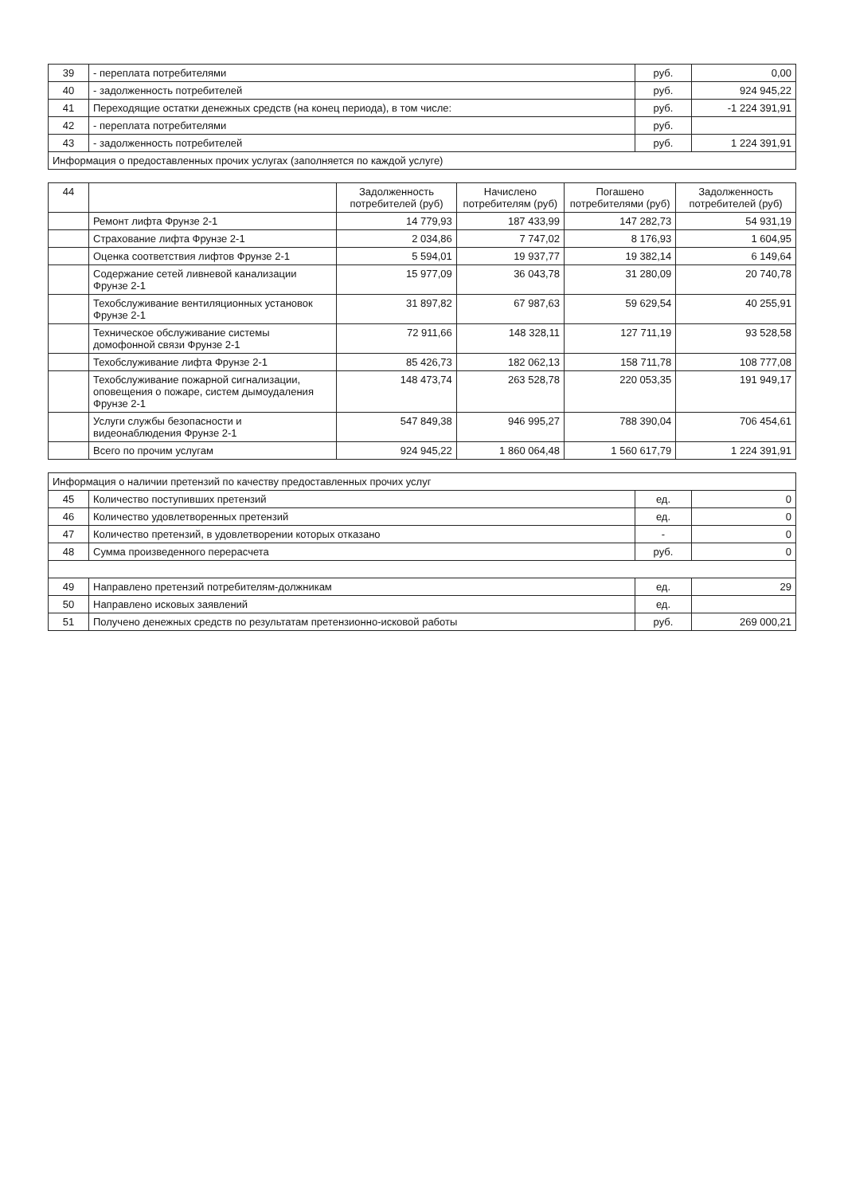| 39 | - переплата потребителями | руб. | 0,00 |
| 40 | - задолженность потребителей | руб. | 924 945,22 |
| 41 | Переходящие остатки денежных средств (на конец периода), в том числе: | руб. | -1 224 391,91 |
| 42 | - переплата потребителями | руб. | |
| 43 | - задолженность потребителей | руб. | 1 224 391,91 |
| Информация о предоставленных прочих услугах (заполняется по каждой услуге) | | | |
| 44 | | Задолженность потребителей (руб) | Начислено потребителям (руб) | Погашено потребителями (руб) | Задолженность потребителей (руб) |
| --- | --- | --- | --- | --- | --- |
| | Ремонт лифта Фрунзе 2-1 | 14 779,93 | 187 433,99 | 147 282,73 | 54 931,19 |
| | Страхование лифта Фрунзе 2-1 | 2 034,86 | 7 747,02 | 8 176,93 | 1 604,95 |
| | Оценка соответствия лифтов Фрунзе 2-1 | 5 594,01 | 19 937,77 | 19 382,14 | 6 149,64 |
| | Содержание сетей ливневой канализации Фрунзе 2-1 | 15 977,09 | 36 043,78 | 31 280,09 | 20 740,78 |
| | Техобслуживание вентиляционных установок Фрунзе 2-1 | 31 897,82 | 67 987,63 | 59 629,54 | 40 255,91 |
| | Техническое обслуживание системы домофонной связи Фрунзе 2-1 | 72 911,66 | 148 328,11 | 127 711,19 | 93 528,58 |
| | Техобслуживание лифта Фрунзе 2-1 | 85 426,73 | 182 062,13 | 158 711,78 | 108 777,08 |
| | Техобслуживание пожарной сигнализации, оповещения о пожаре, систем дымоудаления Фрунзе 2-1 | 148 473,74 | 263 528,78 | 220 053,35 | 191 949,17 |
| | Услуги службы безопасности и видеонаблюдения Фрунзе 2-1 | 547 849,38 | 946 995,27 | 788 390,04 | 706 454,61 |
| | Всего по прочим услугам | 924 945,22 | 1 860 064,48 | 1 560 617,79 | 1 224 391,91 |
| Информация о наличии претензий по качеству предоставленных прочих услуг | | | |
| 45 | Количество поступивших претензий | ед. | 0 |
| 46 | Количество удовлетворенных претензий | ед. | 0 |
| 47 | Количество претензий, в удовлетворении которых отказано | - | 0 |
| 48 | Сумма произведенного перерасчета | руб. | 0 |
| 49 | Направлено претензий потребителям-должникам | ед. | 29 |
| 50 | Направлено исковых заявлений | ед. | |
| 51 | Получено денежных средств по результатам претензионно-исковой работы | руб. | 269 000,21 |